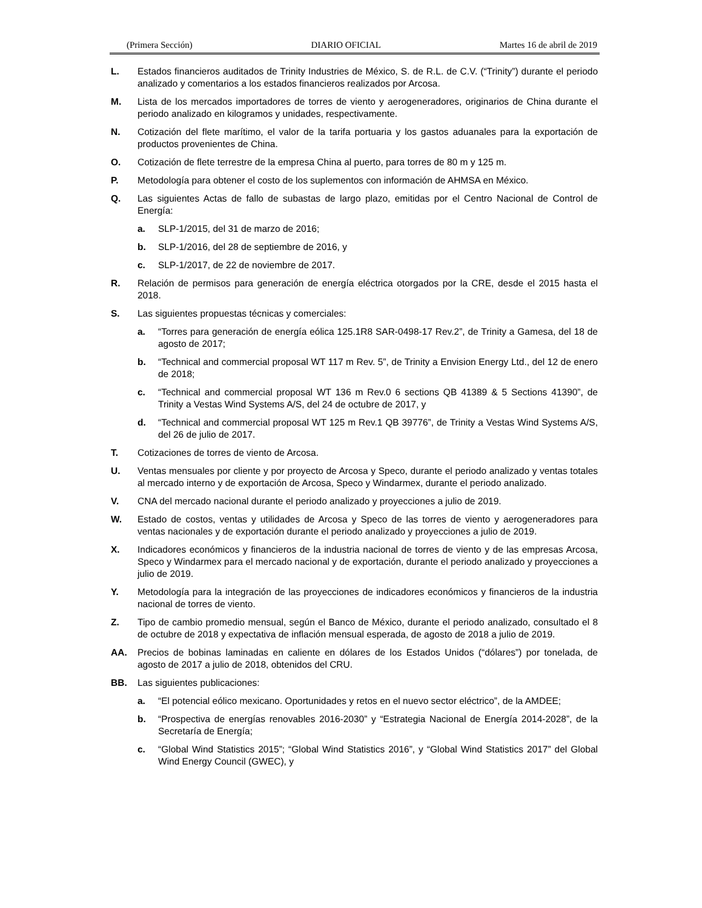(Primera Sección) DIARIO OFICIAL Martes 16 de abril de 2019
L. Estados financieros auditados de Trinity Industries de México, S. de R.L. de C.V. (“Trinity”) durante el periodo analizado y comentarios a los estados financieros realizados por Arcosa.
M. Lista de los mercados importadores de torres de viento y aerogeneradores, originarios de China durante el periodo analizado en kilogramos y unidades, respectivamente.
N. Cotización del flete marítimo, el valor de la tarifa portuaria y los gastos aduanales para la exportación de productos provenientes de China.
O. Cotización de flete terrestre de la empresa China al puerto, para torres de 80 m y 125 m.
P. Metodología para obtener el costo de los suplementos con información de AHMSA en México.
Q. Las siguientes Actas de fallo de subastas de largo plazo, emitidas por el Centro Nacional de Control de Energía:
a. SLP-1/2015, del 31 de marzo de 2016;
b. SLP-1/2016, del 28 de septiembre de 2016, y
c. SLP-1/2017, de 22 de noviembre de 2017.
R. Relación de permisos para generación de energía eléctrica otorgados por la CRE, desde el 2015 hasta el 2018.
S. Las siguientes propuestas técnicas y comerciales:
a. “Torres para generación de energía eólica 125.1R8 SAR-0498-17 Rev.2”, de Trinity a Gamesa, del 18 de agosto de 2017;
b. “Technical and commercial proposal WT 117 m Rev. 5”, de Trinity a Envision Energy Ltd., del 12 de enero de 2018;
c. “Technical and commercial proposal WT 136 m Rev.0 6 sections QB 41389 & 5 Sections 41390”, de Trinity a Vestas Wind Systems A/S, del 24 de octubre de 2017, y
d. “Technical and commercial proposal WT 125 m Rev.1 QB 39776”, de Trinity a Vestas Wind Systems A/S, del 26 de julio de 2017.
T. Cotizaciones de torres de viento de Arcosa.
U. Ventas mensuales por cliente y por proyecto de Arcosa y Speco, durante el periodo analizado y ventas totales al mercado interno y de exportación de Arcosa, Speco y Windarmex, durante el periodo analizado.
V. CNA del mercado nacional durante el periodo analizado y proyecciones a julio de 2019.
W. Estado de costos, ventas y utilidades de Arcosa y Speco de las torres de viento y aerogeneradores para ventas nacionales y de exportación durante el periodo analizado y proyecciones a julio de 2019.
X. Indicadores económicos y financieros de la industria nacional de torres de viento y de las empresas Arcosa, Speco y Windarmex para el mercado nacional y de exportación, durante el periodo analizado y proyecciones a julio de 2019.
Y. Metodología para la integración de las proyecciones de indicadores económicos y financieros de la industria nacional de torres de viento.
Z. Tipo de cambio promedio mensual, según el Banco de México, durante el periodo analizado, consultado el 8 de octubre de 2018 y expectativa de inflación mensual esperada, de agosto de 2018 a julio de 2019.
AA. Precios de bobinas laminadas en caliente en dólares de los Estados Unidos (“dólares”) por tonelada, de agosto de 2017 a julio de 2018, obtenidos del CRU.
BB. Las siguientes publicaciones:
a. “El potencial eólico mexicano. Oportunidades y retos en el nuevo sector eléctrico”, de la AMDEE;
b. “Prospectiva de energías renovables 2016-2030” y “Estrategia Nacional de Energía 2014-2028”, de la Secretaría de Energía;
c. “Global Wind Statistics 2015”; “Global Wind Statistics 2016”, y “Global Wind Statistics 2017” del Global Wind Energy Council (GWEC), y